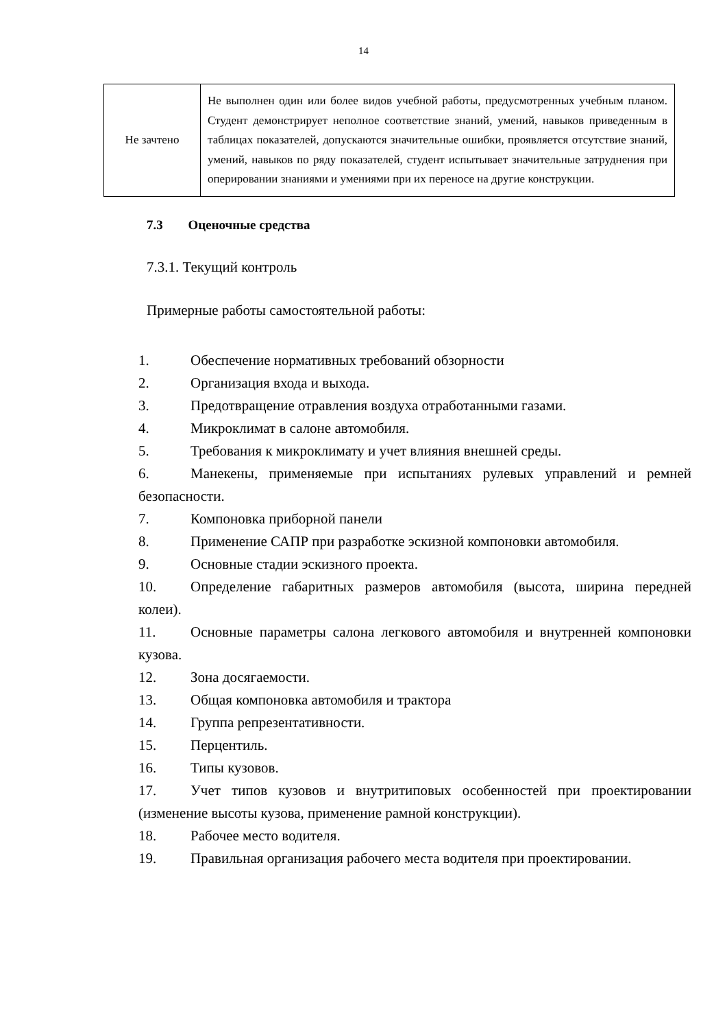14
| Не зачтено | Не выполнен один или более видов учебной работы, предусмотренных учебным планом. Студент демонстрирует неполное соответствие знаний, умений, навыков приведенным в таблицах показателей, допускаются значительные ошибки, проявляется отсутствие знаний, умений, навыков по ряду показателей, студент испытывает значительные затруднения при оперировании знаниями и умениями при их переносе на другие конструкции. |
7.3 Оценочные средства
7.3.1. Текущий контроль
Примерные работы самостоятельной работы:
1. Обеспечение нормативных требований обзорности
2. Организация входа и выхода.
3. Предотвращение отравления воздуха отработанными газами.
4. Микроклимат в салоне автомобиля.
5. Требования к микроклимату и учет влияния внешней среды.
6. Манекены, применяемые при испытаниях рулевых управлений и ремней безопасности.
7. Компоновка приборной панели
8. Применение САПР при разработке эскизной компоновки автомобиля.
9. Основные стадии эскизного проекта.
10. Определение габаритных размеров автомобиля (высота, ширина передней колеи).
11. Основные параметры салона легкового автомобиля и внутренней компоновки кузова.
12. Зона досягаемости.
13. Общая компоновка автомобиля и трактора
14. Группа репрезентативности.
15. Перцентиль.
16. Типы кузовов.
17. Учет типов кузовов и внутритиповых особенностей при проектировании (изменение высоты кузова, применение рамной конструкции).
18. Рабочее место водителя.
19. Правильная организация рабочего места водителя при проектировании.